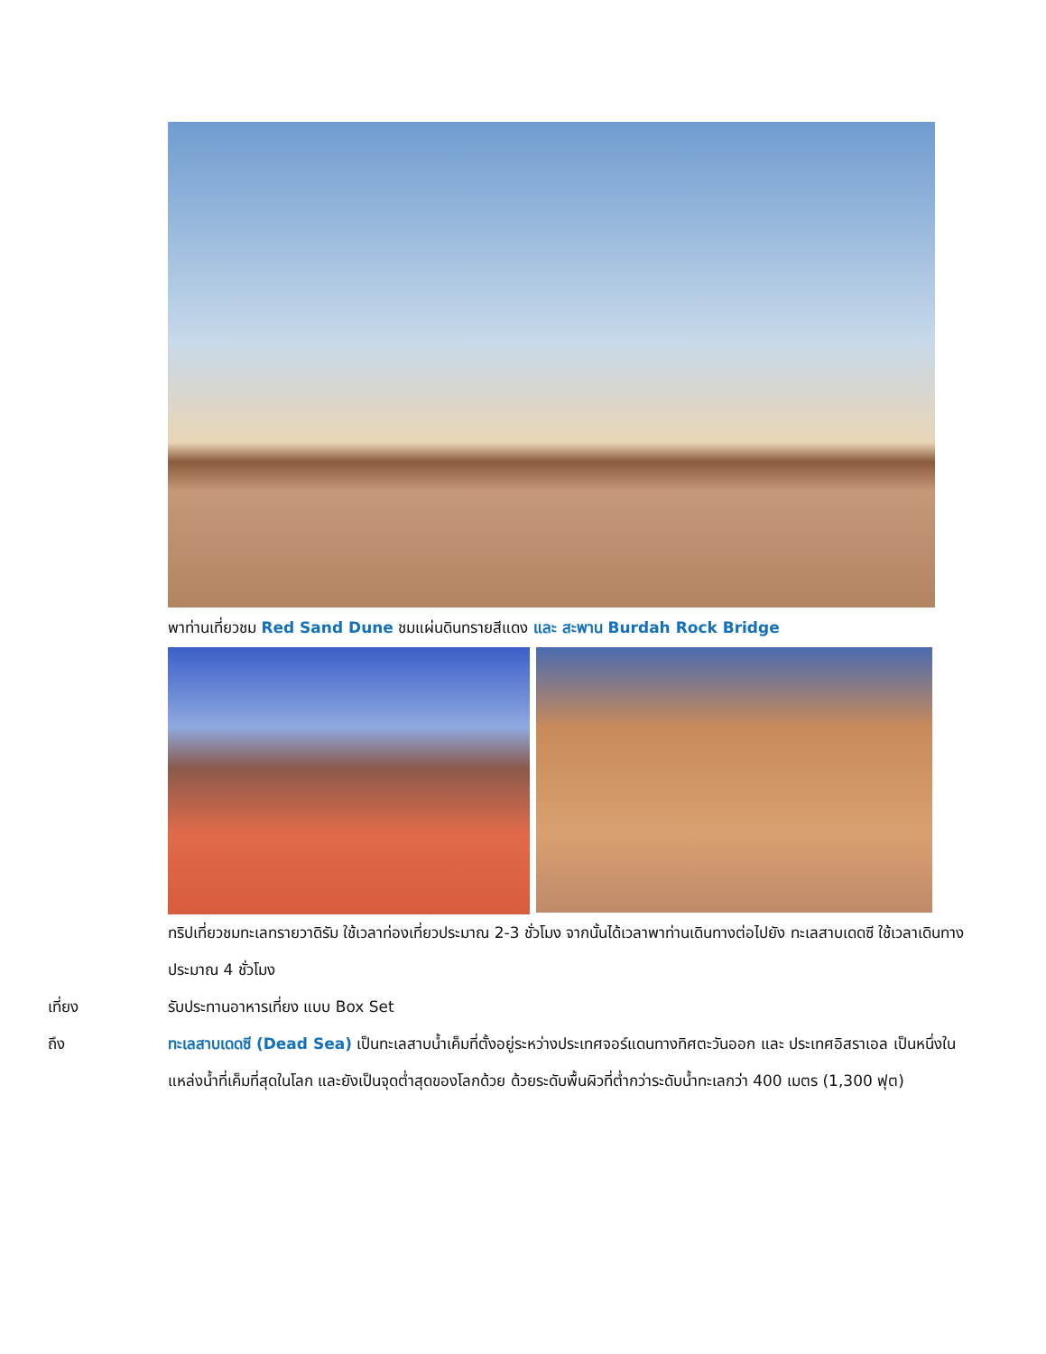พาท่านเที่ยวชม Red Sand Dune ชมแผ่นดินทรายสีแดง และ สะพาน Burdah Rock Bridge
ทริปเที่ยวชมทะเลทรายวาดิรัม ใช้เวลาท่องเที่ยวประมาณ 2-3 ชั่วโมง จากนั้นได้เวลาพาท่านเดินทางต่อไปยัง ทะเลสาบเดดซี ใช้เวลาเดินทางประมาณ 4 ชั่วโมง
เที่ยง รับประทานอาหารเที่ยง แบบ Box Set
ถึง ทะเลสาบเดดซี (Dead Sea) เป็นทะเลสาบน้ำเค็มที่ตั้งอยู่ระหว่างประเทศจอร์แดนทางทิศตะวันออก และ ประเทศอิสราเอล เป็นหนึ่งในแหล่งน้ำที่เค็มที่สุดในโลก และยังเป็นจุดต่ำสุดของโลกด้วย ด้วยระดับพื้นผิวที่ต่ำกว่าระดับน้ำทะเลกว่า 400 เมตร (1,300 ฟุต)